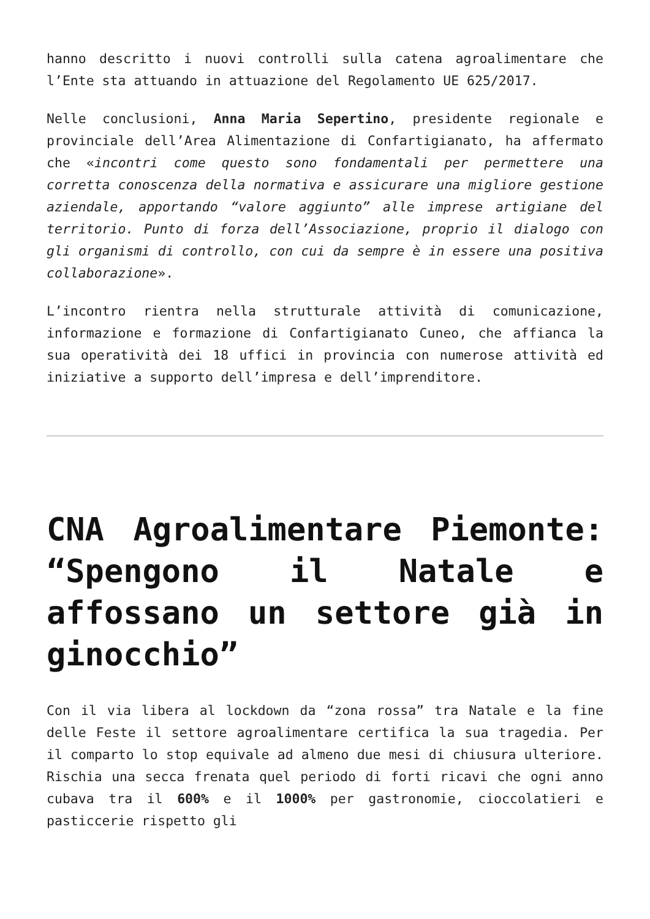hanno descritto i nuovi controlli sulla catena agroalimentare che l’Ente sta attuando in attuazione del Regolamento UE 625/2017.
Nelle conclusioni, Anna Maria Sepertino, presidente regionale e provinciale dell’Area Alimentazione di Confartigianato, ha affermato che «incontri come questo sono fondamentali per permettere una corretta conoscenza della normativa e assicurare una migliore gestione aziendale, apportando “valore aggiunto” alle imprese artigiane del territorio. Punto di forza dell’Associazione, proprio il dialogo con gli organismi di controllo, con cui da sempre è in essere una positiva collaborazione».
L’incontro rientra nella strutturale attività di comunicazione, informazione e formazione di Confartigianato Cuneo, che affianca la sua operatività dei 18 uffici in provincia con numerose attività ed iniziative a supporto dell’impresa e dell’imprenditore.
CNA Agroalimentare Piemonte: “Spengono il Natale e affossano un settore già in ginocchio”
Con il via libera al lockdown da “zona rossa” tra Natale e la fine delle Feste il settore agroalimentare certifica la sua tragedia. Per il comparto lo stop equivale ad almeno due mesi di chiusura ulteriore. Rischia una secca frenata quel periodo di forti ricavi che ogni anno cubava tra il 600% e il 1000% per gastronomie, cioccolatieri e pasticcerie rispetto gli